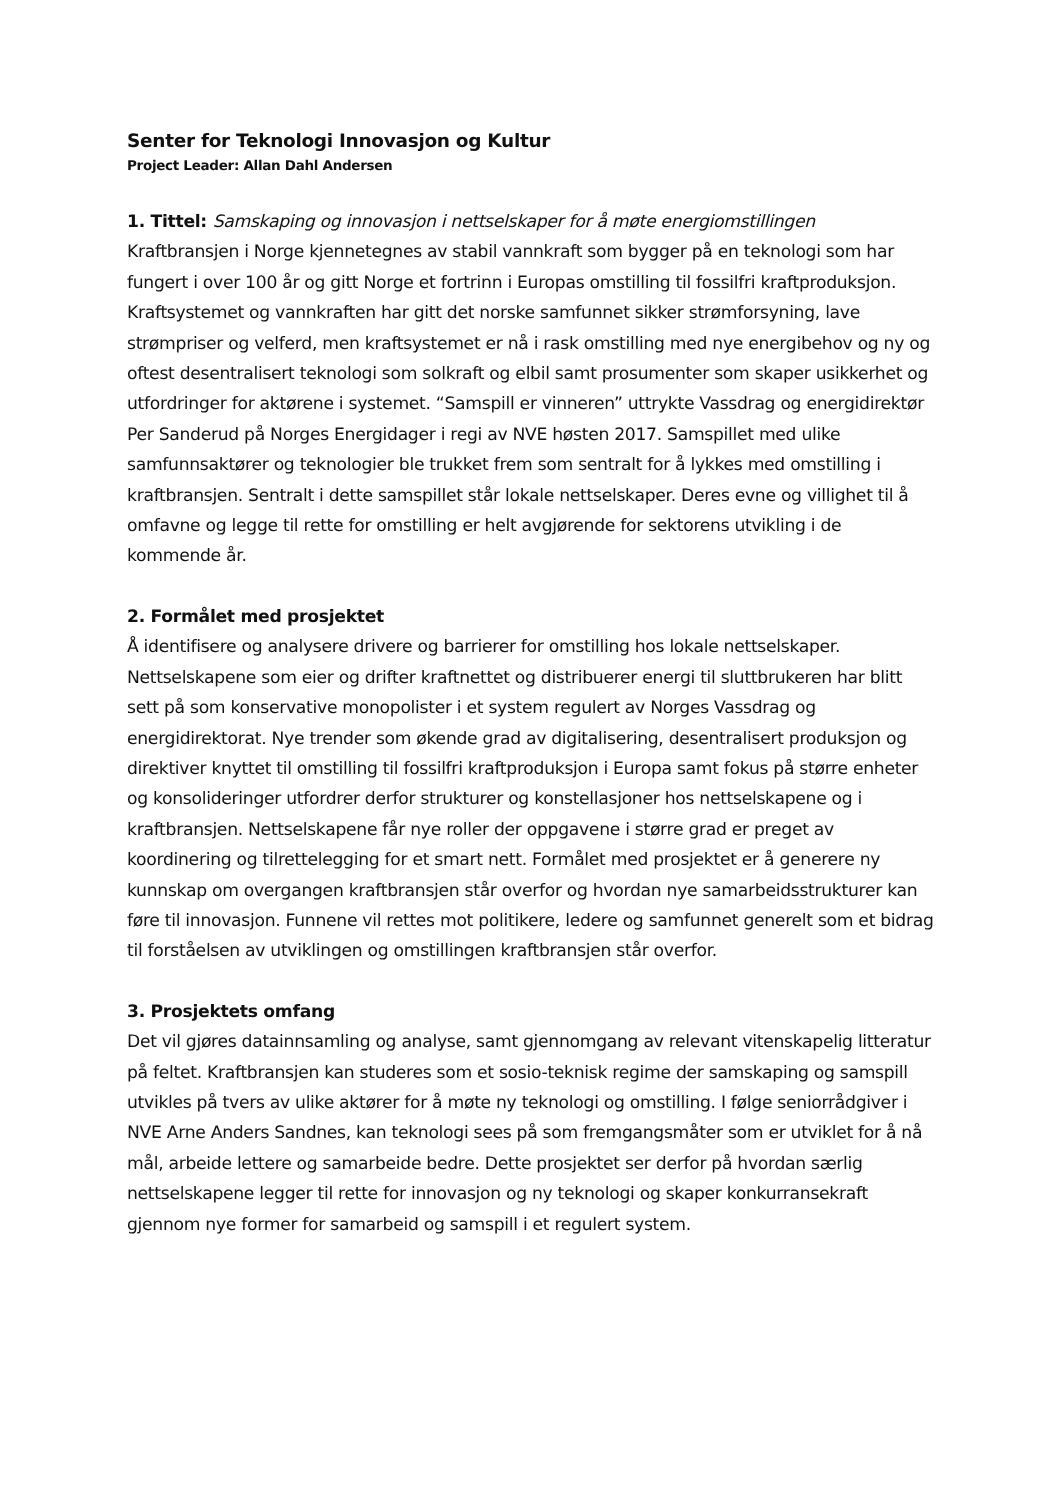Senter for Teknologi Innovasjon og Kultur
Project Leader: Allan Dahl Andersen
1. Tittel: Samskaping og innovasjon i nettselskaper for å møte energiomstillingen
Kraftbransjen i Norge kjennetegnes av stabil vannkraft som bygger på en teknologi som har fungert i over 100 år og gitt Norge et fortrinn i Europas omstilling til fossilfri kraftproduksjon. Kraftsystemet og vannkraften har gitt det norske samfunnet sikker strømforsyning, lave strømpriser og velferd, men kraftsystemet er nå i rask omstilling med nye energibehov og ny og oftest desentralisert teknologi som solkraft og elbil samt prosumenter som skaper usikkerhet og utfordringer for aktørene i systemet. “Samspill er vinneren” uttrykte Vassdrag og energidirektør Per Sanderud på Norges Energidager i regi av NVE høsten 2017. Samspillet med ulike samfunnsaktører og teknologier ble trukket frem som sentralt for å lykkes med omstilling i kraftbransjen. Sentralt i dette samspillet står lokale nettselskaper. Deres evne og villighet til å omfavne og legge til rette for omstilling er helt avgjørende for sektorens utvikling i de kommende år.
2. Formålet med prosjektet
Å identifisere og analysere drivere og barrierer for omstilling hos lokale nettselskaper. Nettselskapene som eier og drifter kraftnettet og distribuerer energi til sluttbrukeren har blitt sett på som konservative monopolister i et system regulert av Norges Vassdrag og energidirektorat. Nye trender som økende grad av digitalisering, desentralisert produksjon og direktiver knyttet til omstilling til fossilfri kraftproduksjon i Europa samt fokus på større enheter og konsolideringer utfordrer derfor strukturer og konstellasjoner hos nettselskapene og i kraftbransjen. Nettselskapene får nye roller der oppgavene i større grad er preget av koordinering og tilrettelegging for et smart nett. Formålet med prosjektet er å generere ny kunnskap om overgangen kraftbransjen står overfor og hvordan nye samarbeidsstrukturer kan føre til innovasjon. Funnene vil rettes mot politikere, ledere og samfunnet generelt som et bidrag til forståelsen av utviklingen og omstillingen kraftbransjen står overfor.
3. Prosjektets omfang
Det vil gjøres datainnsamling og analyse, samt gjennomgang av relevant vitenskapelig litteratur på feltet. Kraftbransjen kan studeres som et sosio-teknisk regime der samskaping og samspill utvikles på tvers av ulike aktører for å møte ny teknologi og omstilling. I følge seniorrådgiver i NVE Arne Anders Sandnes, kan teknologi sees på som fremgangsmåter som er utviklet for å nå mål, arbeide lettere og samarbeide bedre. Dette prosjektet ser derfor på hvordan særlig nettselskapene legger til rette for innovasjon og ny teknologi og skaper konkurransekraft gjennom nye former for samarbeid og samspill i et regulert system.